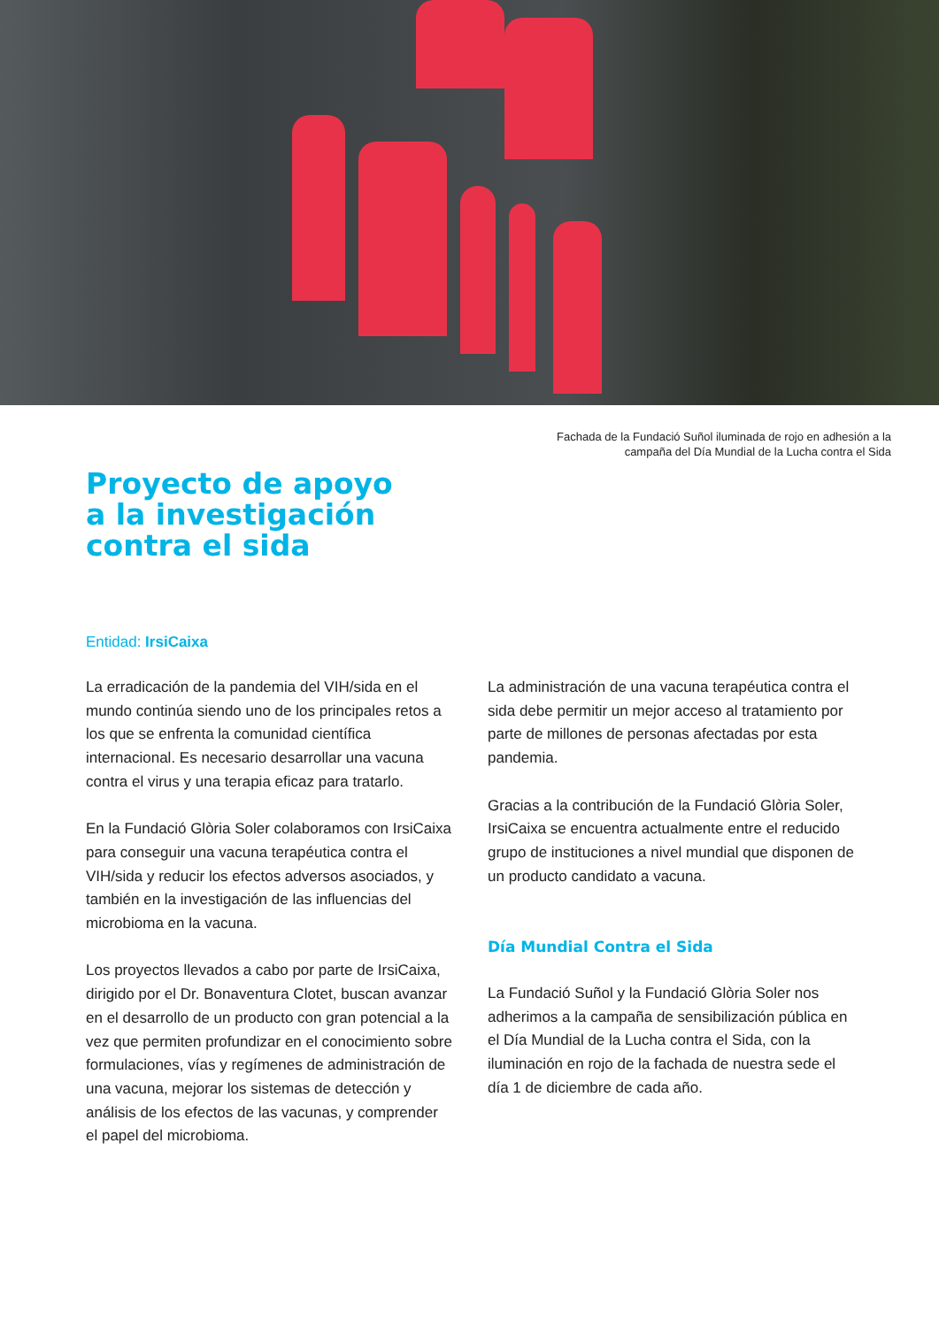Fachada de la Fundació Suñol iluminada de rojo en adhesión a la
campaña del Día Mundial de la Lucha contra el Sida
Proyecto de apoyo
a la investigación
contra el sida
Entidad: IrsiCaixa
La erradicación de la pandemia del VIH/sida en el mundo continúa siendo uno de los principales retos a los que se enfrenta la comunidad científica internacional. Es necesario desarrollar una vacuna contra el virus y una terapia eficaz para tratarlo.
En la Fundació Glòria Soler colaboramos con IrsiCaixa para conseguir una vacuna terapéutica contra el VIH/sida y reducir los efectos adversos asociados, y también en la investigación de las influencias del microbioma en la vacuna.
Los proyectos llevados a cabo por parte de IrsiCaixa, dirigido por el Dr. Bonaventura Clotet, buscan avanzar en el desarrollo de un producto con gran potencial a la vez que permiten profundizar en el conocimiento sobre formulaciones, vías y regímenes de administración de una vacuna, mejorar los sistemas de detección y análisis de los efectos de las vacunas, y comprender el papel del microbioma.
La administración de una vacuna terapéutica contra el sida debe permitir un mejor acceso al tratamiento por parte de millones de personas afectadas por esta pandemia.
Gracias a la contribución de la Fundació Glòria Soler, IrsiCaixa se encuentra actualmente entre el reducido grupo de instituciones a nivel mundial que disponen de un producto candidato a vacuna.
Día Mundial Contra el Sida
La Fundació Suñol y la Fundació Glòria Soler nos adherimos a la campaña de sensibilización pública en el Día Mundial de la Lucha contra el Sida, con la iluminación en rojo de la fachada de nuestra sede el día 1 de diciembre de cada año.